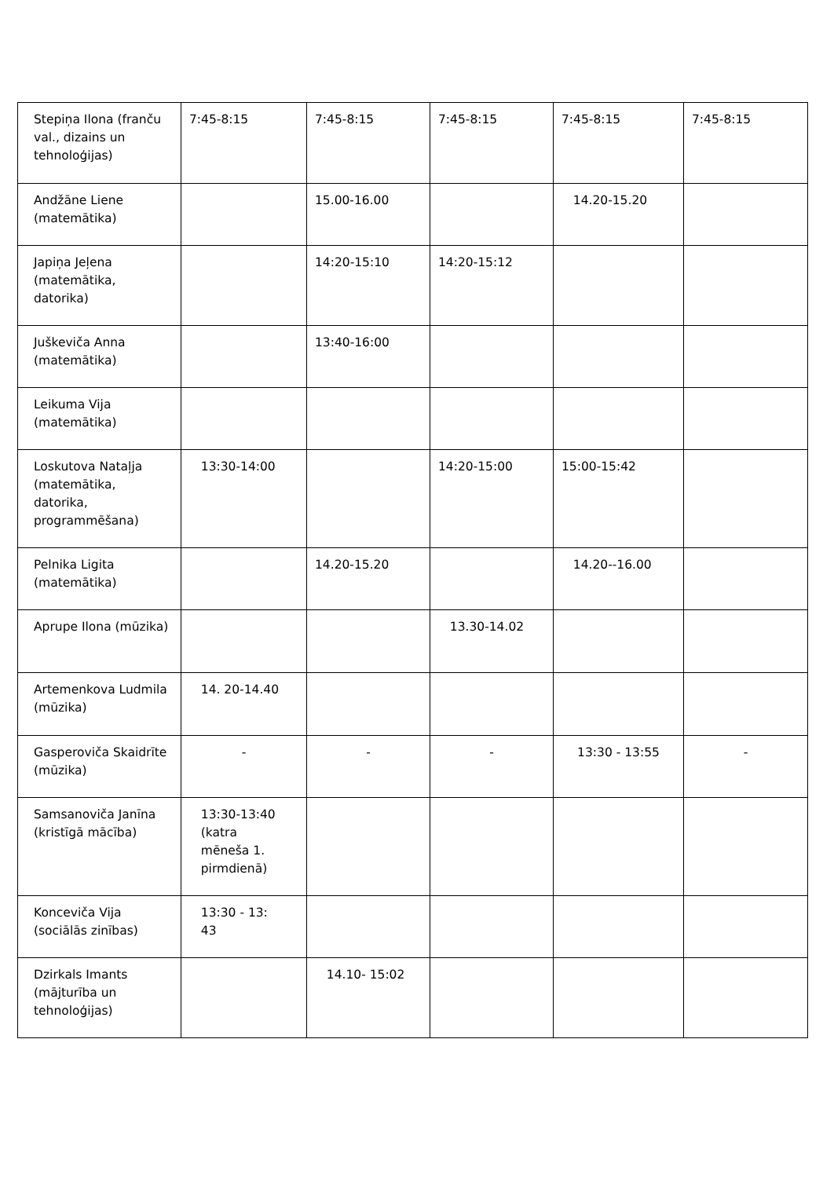| Stepiņa Ilona (franču val., dizains un tehnoloģijas) | 7:45-8:15 | 7:45-8:15 | 7:45-8:15 | 7:45-8:15 | 7:45-8:15 |
| Andžāne Liene (matemātika) | | 15.00-16.00 | | 14.20-15.20 | |
| Japiņa Jeļena (matemātika, datorika) | | 14:20-15:10 | 14:20-15:12 | | |
| Juškeviča Anna (matemātika) | | 13:40-16:00 | | | |
| Leikuma Vija (matemātika) | | | | | |
| Loskutova Nataļja (matemātika, datorika, programmēšana) | 13:30-14:00 | | 14:20-15:00 | 15:00-15:42 | |
| Pelnika Ligita (matemātika) | | 14.20-15.20 | | 14.20--16.00 | |
| Aprupe Ilona (mūzika) | | | 13.30-14.02 | | |
| Artemenkova Ludmila (mūzika) | 14. 20-14.40 | | | | |
| Gasperoviča Skaidrīte (mūzika) | - | - | - | 13:30 - 13:55 | - |
| Samsanoviča Janīna (kristīgā mācība) | 13:30-13:40 (katra mēneša 1. pirmdienā) | | | | |
| Konceviča Vija (sociālās zinības) | 13:30 - 13: 43 | | | | |
| Dzirkals Imants (mājturība un tehnoloģijas) | | 14.10- 15:02 | | | |